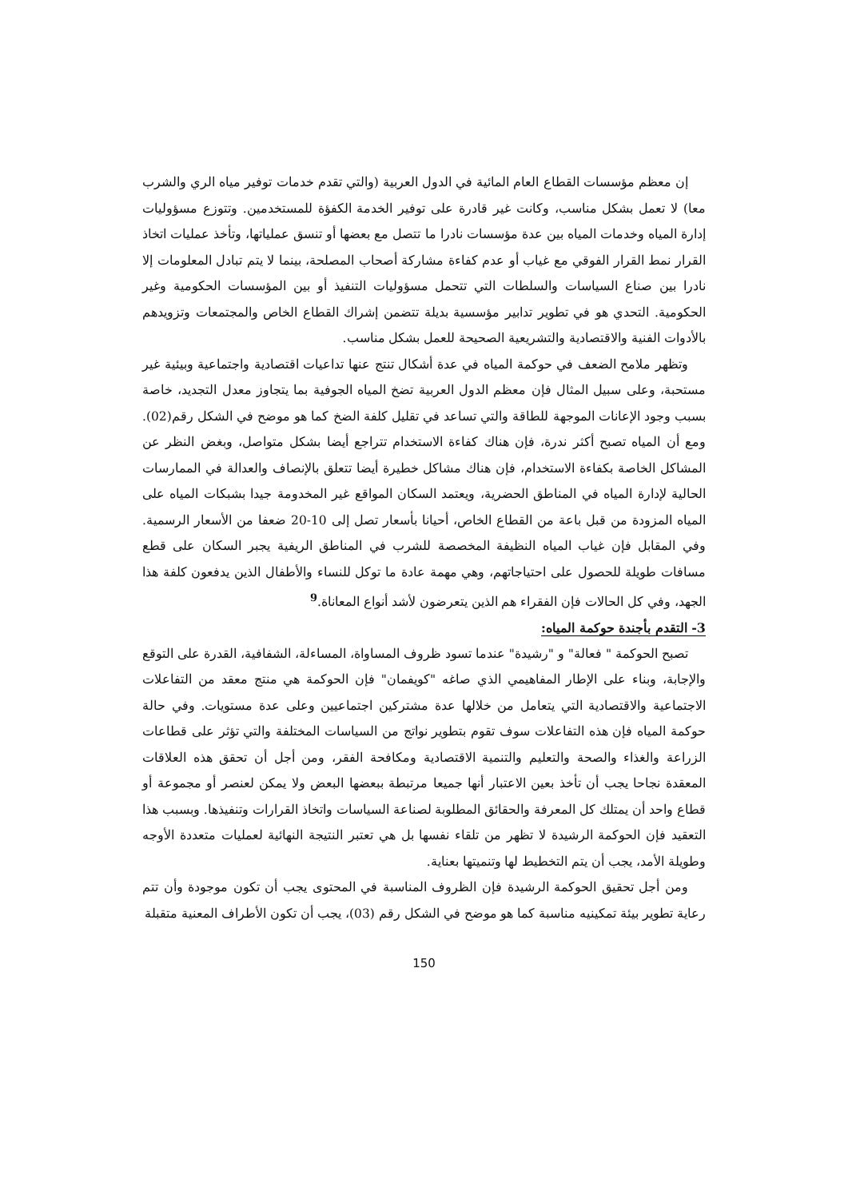إن معظم مؤسسات القطاع العام المائية في الدول العربية (والتي تقدم خدمات توفير مياه الري والشرب معا) لا تعمل بشكل مناسب، وكانت غير قادرة على توفير الخدمة الكفؤة للمستخدمين. وتتوزع مسؤوليات إدارة المياه وخدمات المياه بين عدة مؤسسات نادرا ما تتصل مع بعضها أو تنسق عملياتها، وتأخذ عمليات اتخاذ القرار نمط القرار الفوقي مع غياب أو عدم كفاءة مشاركة أصحاب المصلحة، بينما لا يتم تبادل المعلومات إلا نادرا بين صناع السياسات والسلطات التي تتحمل مسؤوليات التنفيذ أو بين المؤسسات الحكومية وغير الحكومية. التحدي هو في تطوير تدابير مؤسسية بديلة تتضمن إشراك القطاع الخاص والمجتمعات وتزويدهم بالأدوات الفنية والاقتصادية والتشريعية الصحيحة للعمل بشكل مناسب.
وتظهر ملامح الضعف في حوكمة المياه في عدة أشكال تنتج عنها تداعيات اقتصادية واجتماعية وبيئية غير مستحبة، وعلى سبيل المثال فإن معظم الدول العربية تضخ المياه الجوفية بما يتجاوز معدل التجديد، خاصة بسبب وجود الإعانات الموجهة للطاقة والتي تساعد في تقليل كلفة الضخ كما هو موضح في الشكل رقم(02). ومع أن المياه تصبح أكثر ندرة، فإن هناك كفاءة الاستخدام تتراجع أيضا بشكل متواصل، وبغض النظر عن المشاكل الخاصة بكفاءة الاستخدام، فإن هناك مشاكل خطيرة أيضا تتعلق بالإنصاف والعدالة في الممارسات الحالية لإدارة المياه في المناطق الحضرية، ويعتمد السكان المواقع غير المخدومة جيدا بشبكات المياه على المياه المزودة من قبل باعة من القطاع الخاص، أحيانا بأسعار تصل إلى 10-20 ضعفا من الأسعار الرسمية. وفي المقابل فإن غياب المياه النظيفة المخصصة للشرب في المناطق الريفية يجبر السكان على قطع مسافات طويلة للحصول على احتياجاتهم، وهي مهمة عادة ما توكل للنساء والأطفال الذين يدفعون كلفة هذا الجهد، وفي كل الحالات فإن الفقراء هم الذين يتعرضون لأشد أنواع المعاناة.<sup>9</sup>
3- التقدم بأجندة حوكمة المياه:
تصبح الحوكمة " فعالة" و "رشيدة" عندما تسود ظروف المساواة، المساءلة، الشفافية، القدرة على التوقع والإجابة، وبناء على الإطار المفاهيمي الذي صاغه "كويفمان" فإن الحوكمة هي منتج معقد من التفاعلات الاجتماعية والاقتصادية التي يتعامل من خلالها عدة مشتركين اجتماعيين وعلى عدة مستويات. وفي حالة حوكمة المياه فإن هذه التفاعلات سوف تقوم بتطوير نواتج من السياسات المختلفة والتي تؤثر على قطاعات الزراعة والغذاء والصحة والتعليم والتنمية الاقتصادية ومكافحة الفقر، ومن أجل أن تحقق هذه العلاقات المعقدة نجاحا يجب أن تأخذ بعين الاعتبار أنها جميعا مرتبطة ببعضها البعض ولا يمكن لعنصر أو مجموعة أو قطاع واحد أن يمتلك كل المعرفة والحقائق المطلوبة لصناعة السياسات واتخاذ القرارات وتنفيذها. وبسبب هذا التعقيد فإن الحوكمة الرشيدة لا تظهر من تلقاء نفسها بل هي تعتبر النتيجة النهائية لعمليات متعددة الأوجه وطويلة الأمد، يجب أن يتم التخطيط لها وتنميتها بعناية.
ومن أجل تحقيق الحوكمة الرشيدة فإن الظروف المناسبة في المحتوى يجب أن تكون موجودة وأن تتم رعاية تطوير بيئة تمكينيه مناسبة كما هو موضح في الشكل رقم (03)، يجب أن تكون الأطراف المعنية متقبلة
150